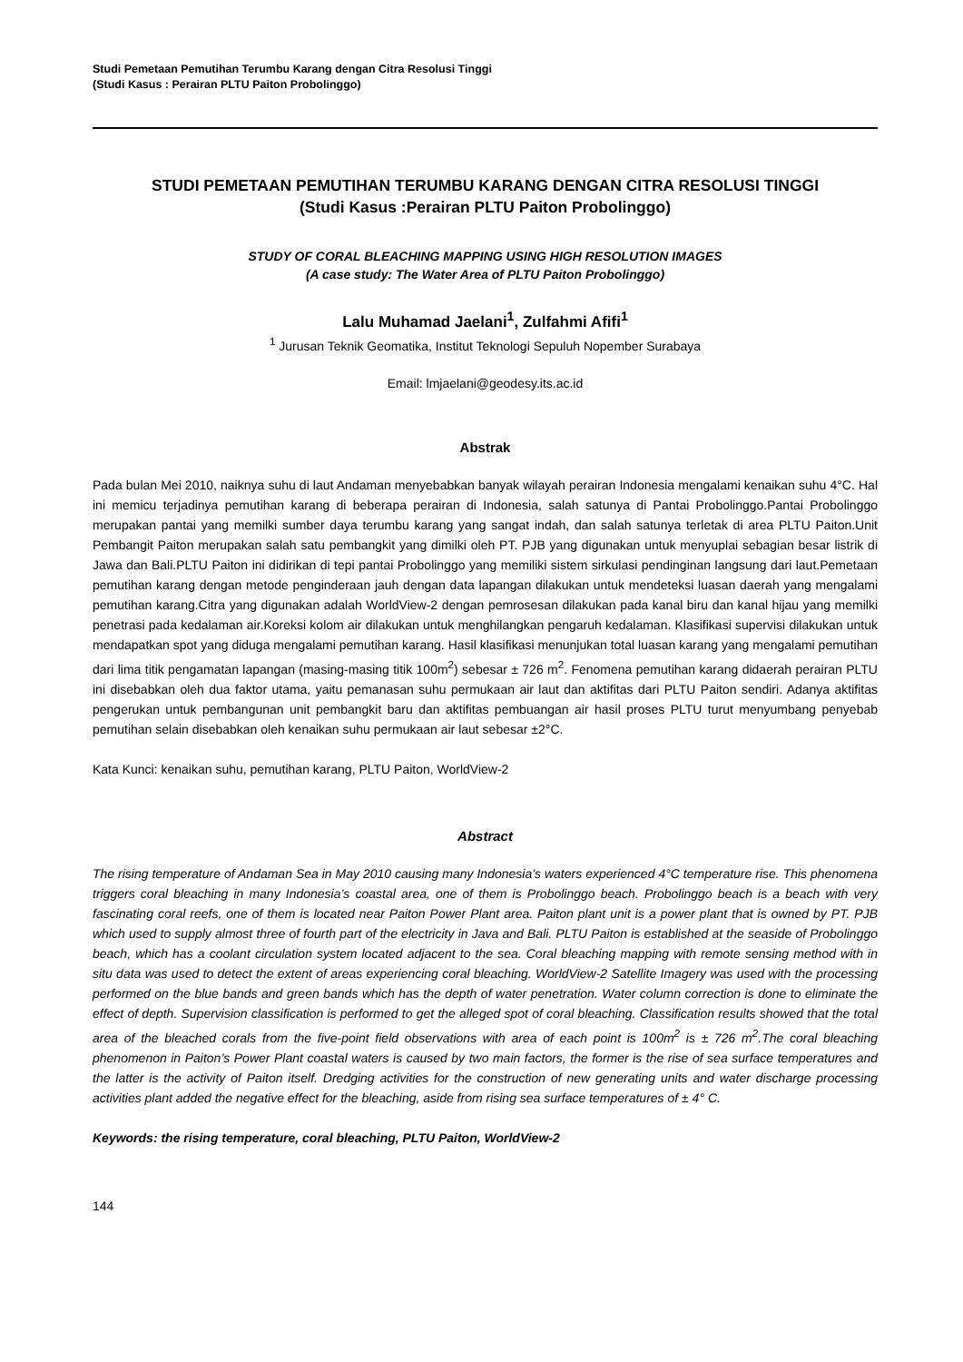Studi Pemetaan Pemutihan Terumbu Karang dengan Citra Resolusi Tinggi
(Studi Kasus : Perairan PLTU Paiton Probolinggo)
STUDI PEMETAAN PEMUTIHAN TERUMBU KARANG DENGAN CITRA RESOLUSI TINGGI
(Studi Kasus :Perairan PLTU Paiton Probolinggo)
STUDY OF CORAL BLEACHING MAPPING USING HIGH RESOLUTION IMAGES
(A case study: The Water Area of PLTU Paiton Probolinggo)
Lalu Muhamad Jaelani<sup>1</sup>, Zulfahmi Afifi<sup>1</sup>
<sup>1</sup> Jurusan Teknik Geomatika, Institut Teknologi Sepuluh Nopember Surabaya
Email: lmjaelani@geodesy.its.ac.id
Abstrak
Pada bulan Mei 2010, naiknya suhu di laut Andaman menyebabkan banyak wilayah perairan Indonesia mengalami kenaikan suhu 4°C. Hal ini memicu terjadinya pemutihan karang di beberapa perairan di Indonesia, salah satunya di Pantai Probolinggo.Pantai Probolinggo merupakan pantai yang memilki sumber daya terumbu karang yang sangat indah, dan salah satunya terletak di area PLTU Paiton.Unit Pembangit Paiton merupakan salah satu pembangkit yang dimilki oleh PT. PJB yang digunakan untuk menyuplai sebagian besar listrik di Jawa dan Bali.PLTU Paiton ini didirikan di tepi pantai Probolinggo yang memiliki sistem sirkulasi pendinginan langsung dari laut.Pemetaan pemutihan karang dengan metode penginderaan jauh dengan data lapangan dilakukan untuk mendeteksi luasan daerah yang mengalami pemutihan karang.Citra yang digunakan adalah WorldView-2 dengan pemrosesan dilakukan pada kanal biru dan kanal hijau yang memilki penetrasi pada kedalaman air.Koreksi kolom air dilakukan untuk menghilangkan pengaruh kedalaman. Klasifikasi supervisi dilakukan untuk mendapatkan spot yang diduga mengalami pemutihan karang. Hasil klasifikasi menunjukan total luasan karang yang mengalami pemutihan dari lima titik pengamatan lapangan (masing-masing titik 100m<sup>2</sup>) sebesar ± 726 m<sup>2</sup>. Fenomena pemutihan karang didaerah perairan PLTU ini disebabkan oleh dua faktor utama, yaitu pemanasan suhu permukaan air laut dan aktifitas dari PLTU Paiton sendiri. Adanya aktifitas pengerukan untuk pembangunan unit pembangkit baru dan aktifitas pembuangan air hasil proses PLTU turut menyumbang penyebab pemutihan selain disebabkan oleh kenaikan suhu permukaan air laut sebesar ±2°C.
Kata Kunci: kenaikan suhu, pemutihan karang, PLTU Paiton, WorldView-2
Abstract
The rising temperature of Andaman Sea in May 2010 causing many Indonesia’s waters experienced 4°C temperature rise. This phenomena triggers coral bleaching in many Indonesia’s coastal area, one of them is Probolinggo beach. Probolinggo beach is a beach with very fascinating coral reefs, one of them is located near Paiton Power Plant area. Paiton plant unit is a power plant that is owned by PT. PJB which used to supply almost three of fourth part of the electricity in Java and Bali. PLTU Paiton is established at the seaside of Probolinggo beach, which has a coolant circulation system located adjacent to the sea. Coral bleaching mapping with remote sensing method with in situ data was used to detect the extent of areas experiencing coral bleaching. WorldView-2 Satellite Imagery was used with the processing performed on the blue bands and green bands which has the depth of water penetration. Water column correction is done to eliminate the effect of depth. Supervision classification is performed to get the alleged spot of coral bleaching. Classification results showed that the total area of the bleached corals from the five-point field observations with area of each point is 100m<sup>2</sup> is ± 726 m<sup>2</sup>.The coral bleaching phenomenon in Paiton’s Power Plant coastal waters is caused by two main factors, the former is the rise of sea surface temperatures and the latter is the activity of Paiton itself. Dredging activities for the construction of new generating units and water discharge processing activities plant added the negative effect for the bleaching, aside from rising sea surface temperatures of ± 4° C.
Keywords: the rising temperature, coral bleaching, PLTU Paiton, WorldView-2
144